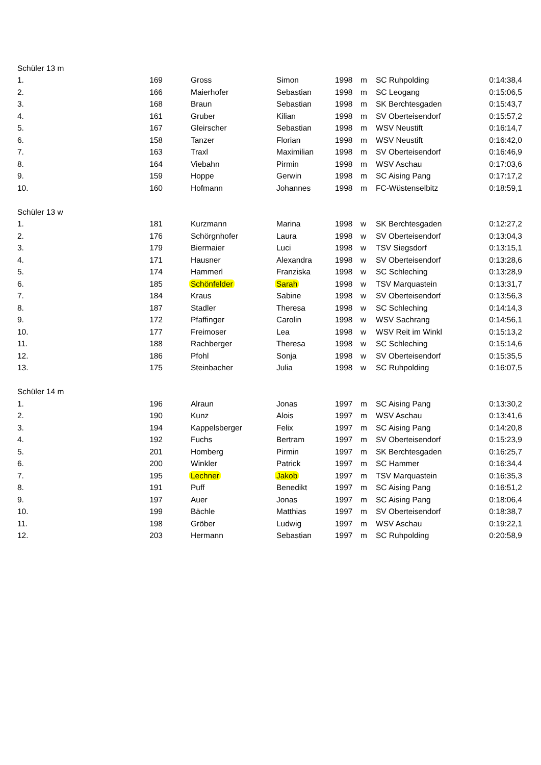| Schüler 13 m | | | | | | | | |
| 1. | 169 | | Gross | Simon | 1998 | m | SC Ruhpolding | 0:14:38,4 |
| 2. | 166 | | Maierhofer | Sebastian | 1998 | m | SC Leogang | 0:15:06,5 |
| 3. | 168 | | Braun | Sebastian | 1998 | m | SK Berchtesgaden | 0:15:43,7 |
| 4. | 161 | | Gruber | Kilian | 1998 | m | SV Oberteisendorf | 0:15:57,2 |
| 5. | 167 | | Gleirscher | Sebastian | 1998 | m | WSV Neustift | 0:16:14,7 |
| 6. | 158 | | Tanzer | Florian | 1998 | m | WSV Neustift | 0:16:42,0 |
| 7. | 163 | | Traxl | Maximilian | 1998 | m | SV Oberteisendorf | 0:16:46,9 |
| 8. | 164 | | Viebahn | Pirmin | 1998 | m | WSV Aschau | 0:17:03,6 |
| 9. | 159 | | Hoppe | Gerwin | 1998 | m | SC Aising Pang | 0:17:17,2 |
| 10. | 160 | | Hofmann | Johannes | 1998 | m | FC-Wüstenselbitz | 0:18:59,1 |
| Schüler 13 w | | | | | | | | |
| 1. | 181 | | Kurzmann | Marina | 1998 | w | SK Berchtesgaden | 0:12:27,2 |
| 2. | 176 | | Schörgnhofer | Laura | 1998 | w | SV Oberteisendorf | 0:13:04,3 |
| 3. | 179 | | Biermaier | Luci | 1998 | w | TSV Siegsdorf | 0:13:15,1 |
| 4. | 171 | | Hausner | Alexandra | 1998 | w | SV Oberteisendorf | 0:13:28,6 |
| 5. | 174 | | Hammerl | Franziska | 1998 | w | SC Schleching | 0:13:28,9 |
| 6. | 185 | | Schönfelder | Sarah | 1998 | w | TSV Marquastein | 0:13:31,7 |
| 7. | 184 | | Kraus | Sabine | 1998 | w | SV Oberteisendorf | 0:13:56,3 |
| 8. | 187 | | Stadler | Theresa | 1998 | w | SC Schleching | 0:14:14,3 |
| 9. | 172 | | Pfaffinger | Carolin | 1998 | w | WSV Sachrang | 0:14:56,1 |
| 10. | 177 | | Freimoser | Lea | 1998 | w | WSV Reit im Winkl | 0:15:13,2 |
| 11. | 188 | | Rachberger | Theresa | 1998 | w | SC Schleching | 0:15:14,6 |
| 12. | 186 | | Pfohl | Sonja | 1998 | w | SV Oberteisendorf | 0:15:35,5 |
| 13. | 175 | | Steinbacher | Julia | 1998 | w | SC Ruhpolding | 0:16:07,5 |
| Schüler 14 m | | | | | | | | |
| 1. | 196 | | Alraun | Jonas | 1997 | m | SC Aising Pang | 0:13:30,2 |
| 2. | 190 | | Kunz | Alois | 1997 | m | WSV Aschau | 0:13:41,6 |
| 3. | 194 | | Kappelsberger | Felix | 1997 | m | SC Aising Pang | 0:14:20,8 |
| 4. | 192 | | Fuchs | Bertram | 1997 | m | SV Oberteisendorf | 0:15:23,9 |
| 5. | 201 | | Homberg | Pirmin | 1997 | m | SK Berchtesgaden | 0:16:25,7 |
| 6. | 200 | | Winkler | Patrick | 1997 | m | SC Hammer | 0:16:34,4 |
| 7. | 195 | | Lechner | Jakob | 1997 | m | TSV Marquastein | 0:16:35,3 |
| 8. | 191 | | Puff | Benedikt | 1997 | m | SC Aising Pang | 0:16:51,2 |
| 9. | 197 | | Auer | Jonas | 1997 | m | SC Aising Pang | 0:18:06,4 |
| 10. | 199 | | Bächle | Matthias | 1997 | m | SV Oberteisendorf | 0:18:38,7 |
| 11. | 198 | | Gröber | Ludwig | 1997 | m | WSV Aschau | 0:19:22,1 |
| 12. | 203 | | Hermann | Sebastian | 1997 | m | SC Ruhpolding | 0:20:58,9 |